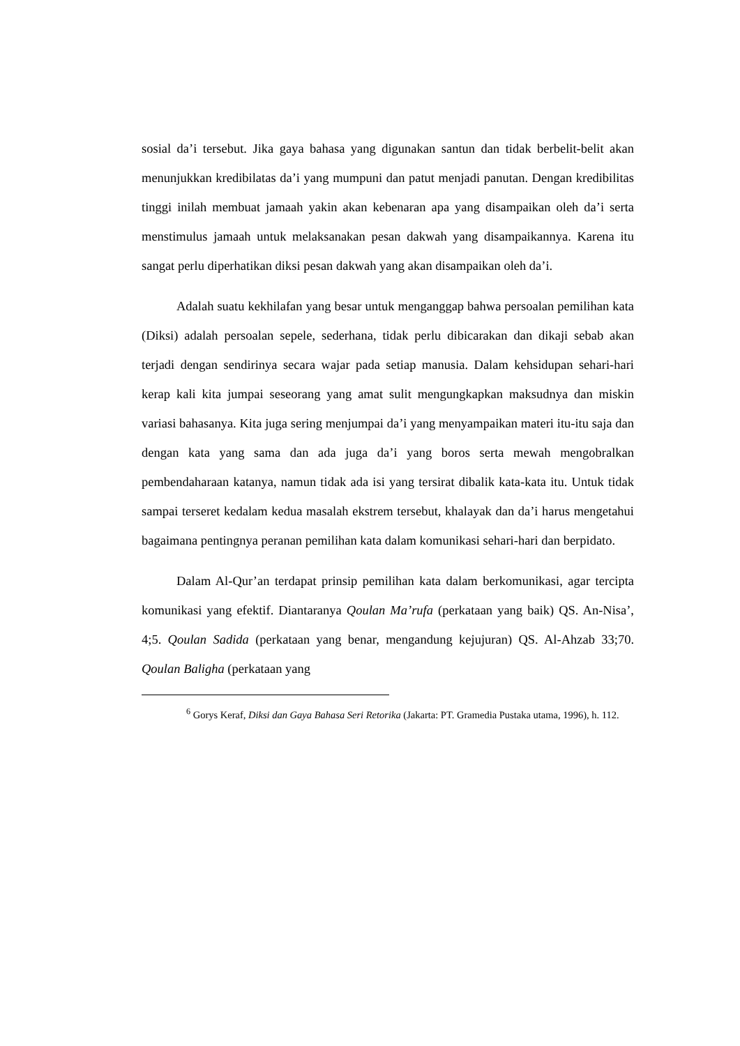sosial da’i tersebut. Jika gaya bahasa yang digunakan santun dan tidak berbelit-belit akan menunjukkan kredibilatas da’i yang mumpuni dan patut menjadi panutan. Dengan kredibilitas tinggi inilah membuat jamaah yakin akan kebenaran apa yang disampaikan oleh da’i serta menstimulus jamaah untuk melaksanakan pesan dakwah yang disampaikannya. Karena itu sangat perlu diperhatikan diksi pesan dakwah yang akan disampaikan oleh da’i.
Adalah suatu kekhilafan yang besar untuk menganggap bahwa persoalan pemilihan kata (Diksi) adalah persoalan sepele, sederhana, tidak perlu dibicarakan dan dikaji sebab akan terjadi dengan sendirinya secara wajar pada setiap manusia. Dalam kehsidupan sehari-hari kerap kali kita jumpai seseorang yang amat sulit mengungkapkan maksudnya dan miskin variasi bahasanya. Kita juga sering menjumpai da’i yang menyampaikan materi itu-itu saja dan dengan kata yang sama dan ada juga da’i yang boros serta mewah mengobralkan pembendaharaan katanya, namun tidak ada isi yang tersirat dibalik kata-kata itu. Untuk tidak sampai terseret kedalam kedua masalah ekstrem tersebut, khalayak dan da’i harus mengetahui bagaimana pentingnya peranan pemilihan kata dalam komunikasi sehari-hari dan berpidato.
Dalam Al-Qur’an terdapat prinsip pemilihan kata dalam berkomunikasi, agar tercipta komunikasi yang efektif. Diantaranya Qoulan Ma’rufa (perkataan yang baik) QS. An-Nisa’, 4;5. Qoulan Sadida (perkataan yang benar, mengandung kejujuran) QS. Al-Ahzab 33;70. Qoulan Baligha (perkataan yang
<sup>6</sup> Gorys Keraf, Diksi dan Gaya Bahasa Seri Retorika (Jakarta: PT. Gramedia Pustaka utama, 1996), h. 112.